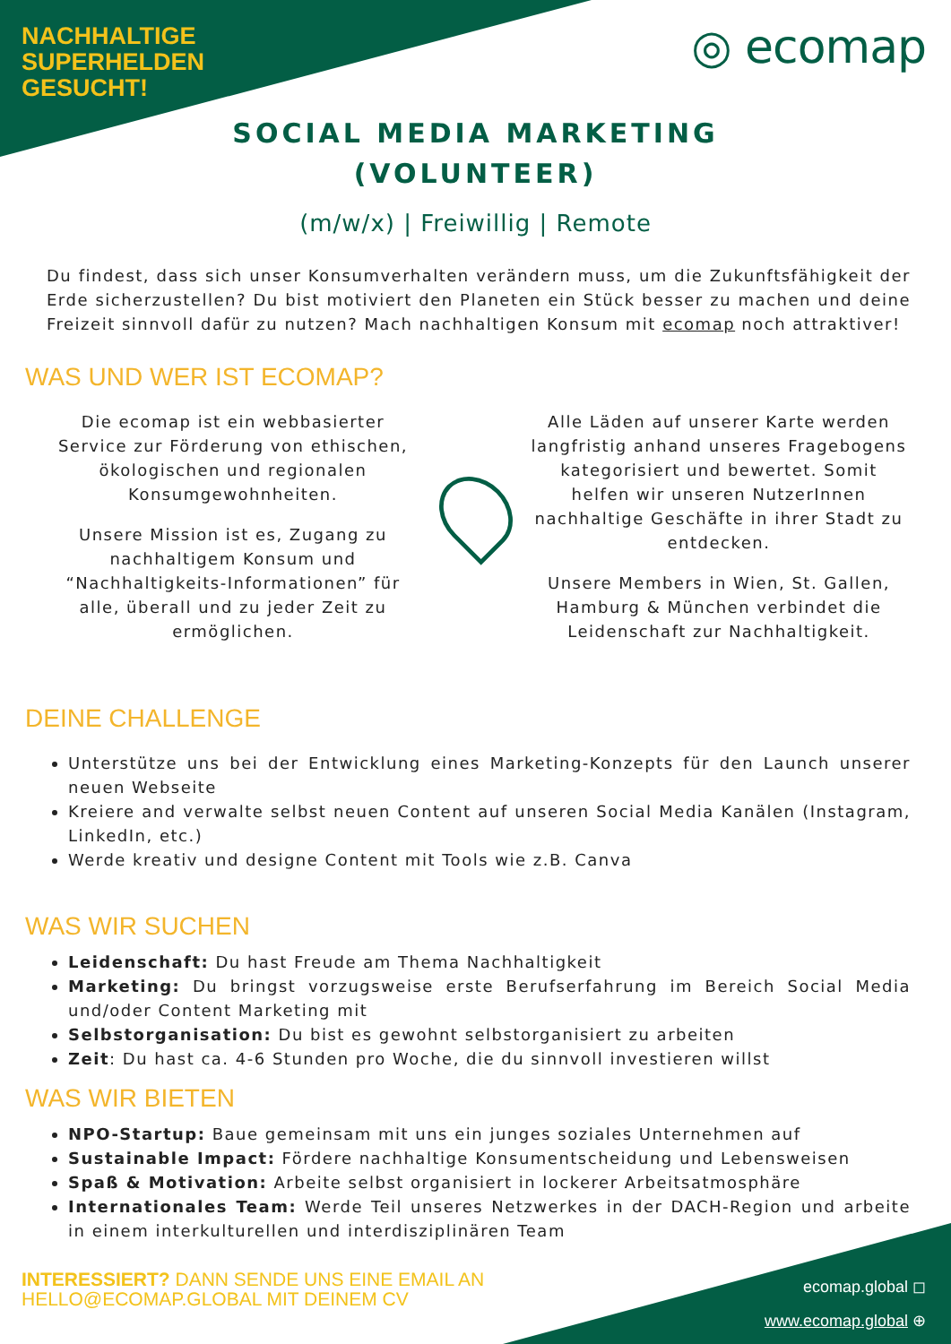NACHHALTIGE
SUPERHELDEN
GESUCHT!
◎ ecomap
SOCIAL MEDIA MARKETING
(VOLUNTEER)
(m/w/x) | Freiwillig | Remote
Du findest, dass sich unser Konsumverhalten verändern muss, um die Zukunftsfähigkeit der Erde sicherzustellen? Du bist motiviert den Planeten ein Stück besser zu machen und deine Freizeit sinnvoll dafür zu nutzen? Mach nachhaltigen Konsum mit ecomap noch attraktiver!
WAS UND WER IST ECOMAP?
Die ecomap ist ein webbasierter Service zur Förderung von ethischen, ökologischen und regionalen Konsumgewohnheiten.
Unsere Mission ist es, Zugang zu nachhaltigem Konsum und “Nachhaltigkeits-Informationen” für alle, überall und zu jeder Zeit zu ermöglichen.
Alle Läden auf unserer Karte werden langfristig anhand unseres Fragebogens kategorisiert und bewertet. Somit helfen wir unseren NutzerInnen nachhaltige Geschäfte in ihrer Stadt zu entdecken.
Unsere Members in Wien, St. Gallen, Hamburg & München verbindet die Leidenschaft zur Nachhaltigkeit.
DEINE CHALLENGE
Unterstütze uns bei der Entwicklung eines Marketing-Konzepts für den Launch unserer neuen Webseite
Kreiere and verwalte selbst neuen Content auf unseren Social Media Kanälen (Instagram, LinkedIn, etc.)
Werde kreativ und designe Content mit Tools wie z.B. Canva
WAS WIR SUCHEN
Leidenschaft: Du hast Freude am Thema Nachhaltigkeit
Marketing: Du bringst vorzugsweise erste Berufserfahrung im Bereich Social Media und/oder Content Marketing mit
Selbstorganisation: Du bist es gewohnt selbstorganisiert zu arbeiten
Zeit: Du hast ca. 4-6 Stunden pro Woche, die du sinnvoll investieren willst
WAS WIR BIETEN
NPO-Startup: Baue gemeinsam mit uns ein junges soziales Unternehmen auf
Sustainable Impact: Fördere nachhaltige Konsumentscheidung und Lebensweisen
Spaß & Motivation: Arbeite selbst organisiert in lockerer Arbeitsatmosphäre
Internationales Team: Werde Teil unseres Netzwerkes in der DACH-Region und arbeite in einem interkulturellen und interdisziplinären Team
INTERESSIERT? DANN SENDE UNS EINE EMAIL AN HELLO@ECOMAP.GLOBAL MIT DEINEM CV
ecomap.global ◻
www.ecomap.global ⊕